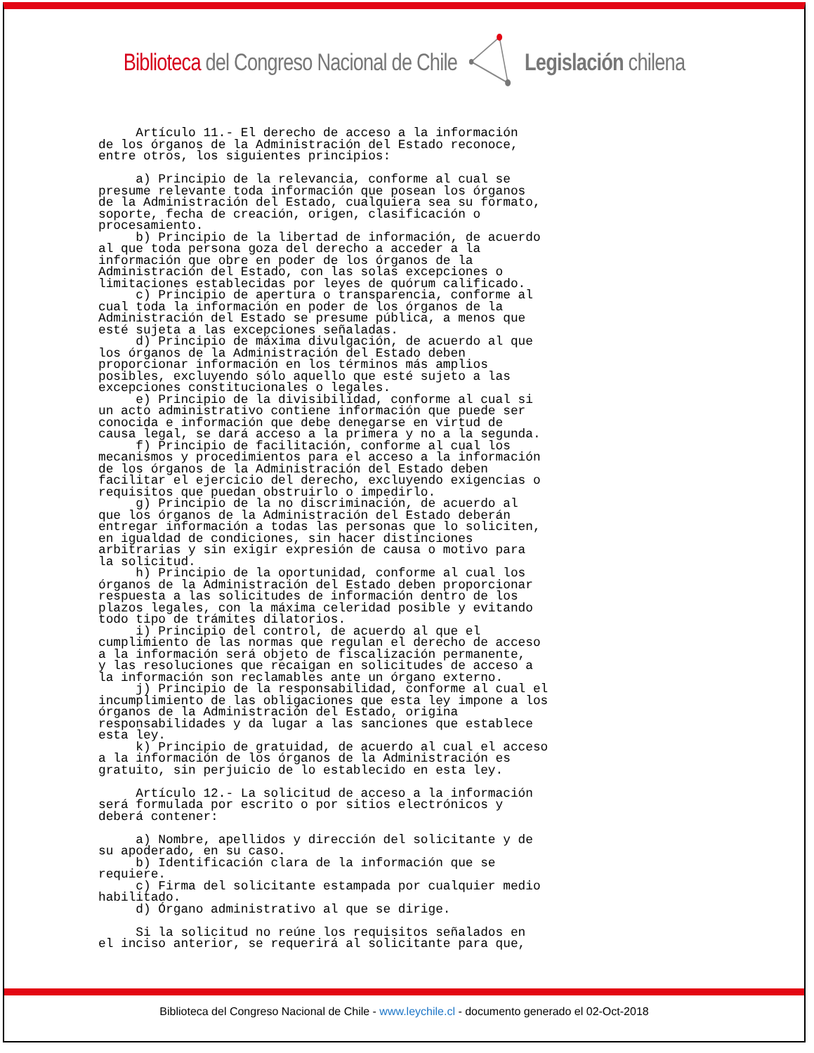Biblioteca del Congreso Nacional de Chile
Legislación chilena
Artículo 11.- El derecho de acceso a la información de los órganos de la Administración del Estado reconoce, entre otros, los siguientes principios: a) Principio de la relevancia, conforme al cual se presume relevante toda información que posean los órganos de la Administración del Estado, cualquiera sea su formato, soporte, fecha de creación, origen, clasificación o procesamiento. b) Principio de la libertad de información, de acuerdo al que toda persona goza del derecho a acceder a la información que obre en poder de los órganos de la Administración del Estado, con las solas excepciones o limitaciones establecidas por leyes de quórum calificado. c) Principio de apertura o transparencia, conforme al cual toda la información en poder de los órganos de la Administración del Estado se presume pública, a menos que esté sujeta a las excepciones señaladas. d) Principio de máxima divulgación, de acuerdo al que los órganos de la Administración del Estado deben proporcionar información en los términos más amplios posibles, excluyendo sólo aquello que esté sujeto a las excepciones constitucionales o legales. e) Principio de la divisibilidad, conforme al cual si un acto administrativo contiene información que puede ser conocida e información que debe denegarse en virtud de causa legal, se dará acceso a la primera y no a la segunda. f) Principio de facilitación, conforme al cual los mecanismos y procedimientos para el acceso a la información de los órganos de la Administración del Estado deben facilitar el ejercicio del derecho, excluyendo exigencias o requisitos que puedan obstruirlo o impedirlo. g) Principio de la no discriminación, de acuerdo al que los órganos de la Administración del Estado deberán entregar información a todas las personas que lo soliciten, en igualdad de condiciones, sin hacer distinciones arbitrarias y sin exigir expresión de causa o motivo para la solicitud. h) Principio de la oportunidad, conforme al cual los órganos de la Administración del Estado deben proporcionar respuesta a las solicitudes de información dentro de los plazos legales, con la máxima celeridad posible y evitando todo tipo de trámites dilatorios. i) Principio del control, de acuerdo al que el cumplimiento de las normas que regulan el derecho de acceso a la información será objeto de fiscalización permanente, y las resoluciones que recaigan en solicitudes de acceso a la información son reclamables ante un órgano externo. j) Principio de la responsabilidad, conforme al cual el incumplimiento de las obligaciones que esta ley impone a los órganos de la Administración del Estado, origina responsabilidades y da lugar a las sanciones que establece esta ley. k) Principio de gratuidad, de acuerdo al cual el acceso a la información de los órganos de la Administración es gratuito, sin perjuicio de lo establecido en esta ley. Artículo 12.- La solicitud de acceso a la información será formulada por escrito o por sitios electrónicos y deberá contener: a) Nombre, apellidos y dirección del solicitante y de su apoderado, en su caso. b) Identificación clara de la información que se requiere. c) Firma del solicitante estampada por cualquier medio habilitado. d) Órgano administrativo al que se dirige. Si la solicitud no reúne los requisitos señalados en el inciso anterior, se requerirá al solicitante para que,
Biblioteca del Congreso Nacional de Chile - www.leychile.cl - documento generado el 02-Oct-2018